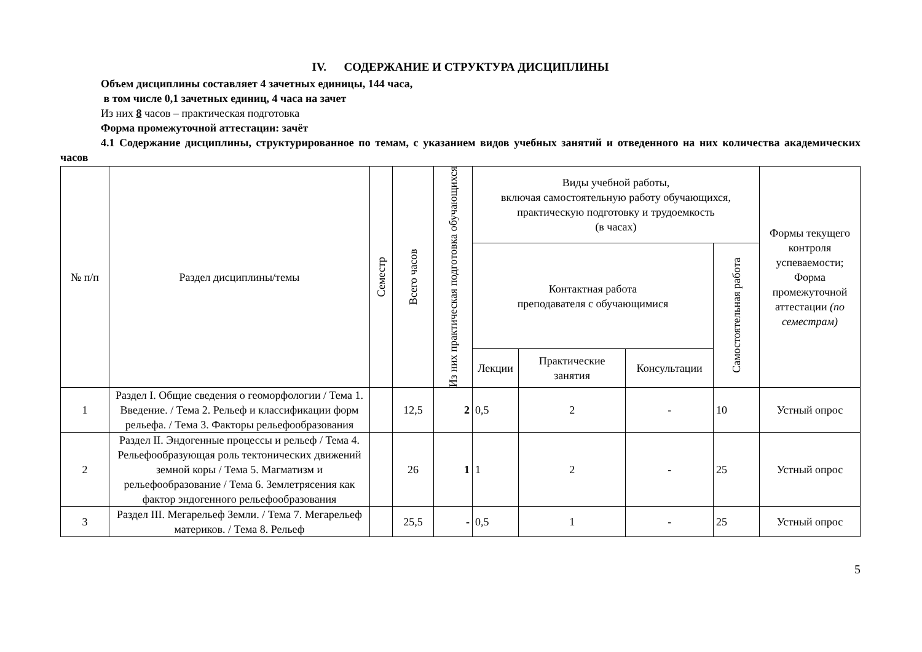IV. СОДЕРЖАНИЕ И СТРУКТУРА ДИСЦИПЛИНЫ
Объем дисциплины составляет 4 зачетных единицы, 144 часа,
в том числе 0,1 зачетных единиц, 4 часа на зачет
Из них 8 часов – практическая подготовка
Форма промежуточной аттестации: зачёт
4.1 Содержание дисциплины, структурированное по темам, с указанием видов учебных занятий и отведенного на них количества академических часов
| № п/п | Раздел дисциплины/темы | Семестр | Всего часов | Из них практическая подготовка обучающихся | Виды учебной работы, включая самостоятельную работу обучающихся, практическую подготовку и трудоемкость (в часах) | | | | Формы текущего контроля успеваемости; Форма промежуточной аттестации (по семестрам) |
| --- | --- | --- | --- | --- | --- | --- | --- | --- | --- |
| | | | | | Контактная работа преподавателя с обучающимися | | | Самостоятельная работа | |
| | | | | | Лекции | Практические занятия | Консультации | | |
| 1 | Раздел I. Общие сведения о геоморфологии / Тема 1. Введение. / Тема 2. Рельеф и классификации форм рельефа. / Тема 3. Факторы рельефообразования | | 12,5 | 2 | 0,5 | 2 | - | 10 | Устный опрос |
| 2 | Раздел II. Эндогенные процессы и рельеф / Тема 4. Рельефообразующая роль тектонических движений земной коры / Тема 5. Магматизм и рельефообразование / Тема 6. Землетрясения как фактор эндогенного рельефообразования | | 26 | 1 | 1 | 2 | - | 25 | Устный опрос |
| 3 | Раздел III. Мегарельеф Земли. / Тема 7. Мегарельеф материков. / Тема 8. Рельеф | | 25,5 | - | 0,5 | 1 | - | 25 | Устный опрос |
5